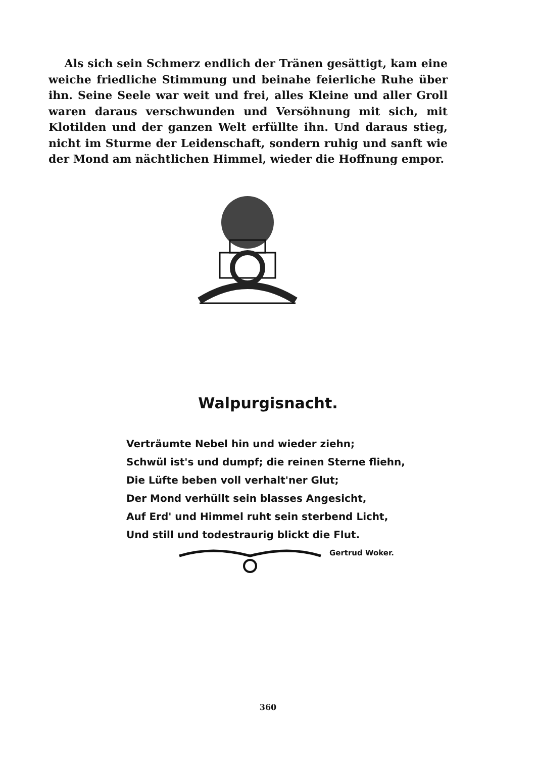Als sich sein Schmerz endlich der Tränen gesättigt, kam eine weiche friedliche Stimmung und beinahe feierliche Ruhe über ihn. Seine Seele war weit und frei, alles Kleine und aller Groll waren daraus verschwunden und Versöhnung mit sich, mit Klotilden und der ganzen Welt erfüllte ihn. Und daraus stieg, nicht im Sturme der Leidenschaft, sondern ruhig und sanft wie der Mond am nächtlichen Himmel, wieder die Hoffnung empor.
Walpurgisnacht.
Verträumte Nebel hin und wieder ziehn;
Schwül ist's und dumpf; die reinen Sterne fliehn,
Die Lüfte beben voll verhalt'ner Glut;
Der Mond verhüllt sein blasses Angesicht,
Auf Erd' und Himmel ruht sein sterbend Licht,
Und still und todestraurig blickt die Flut.
Gertrud Woker.
360